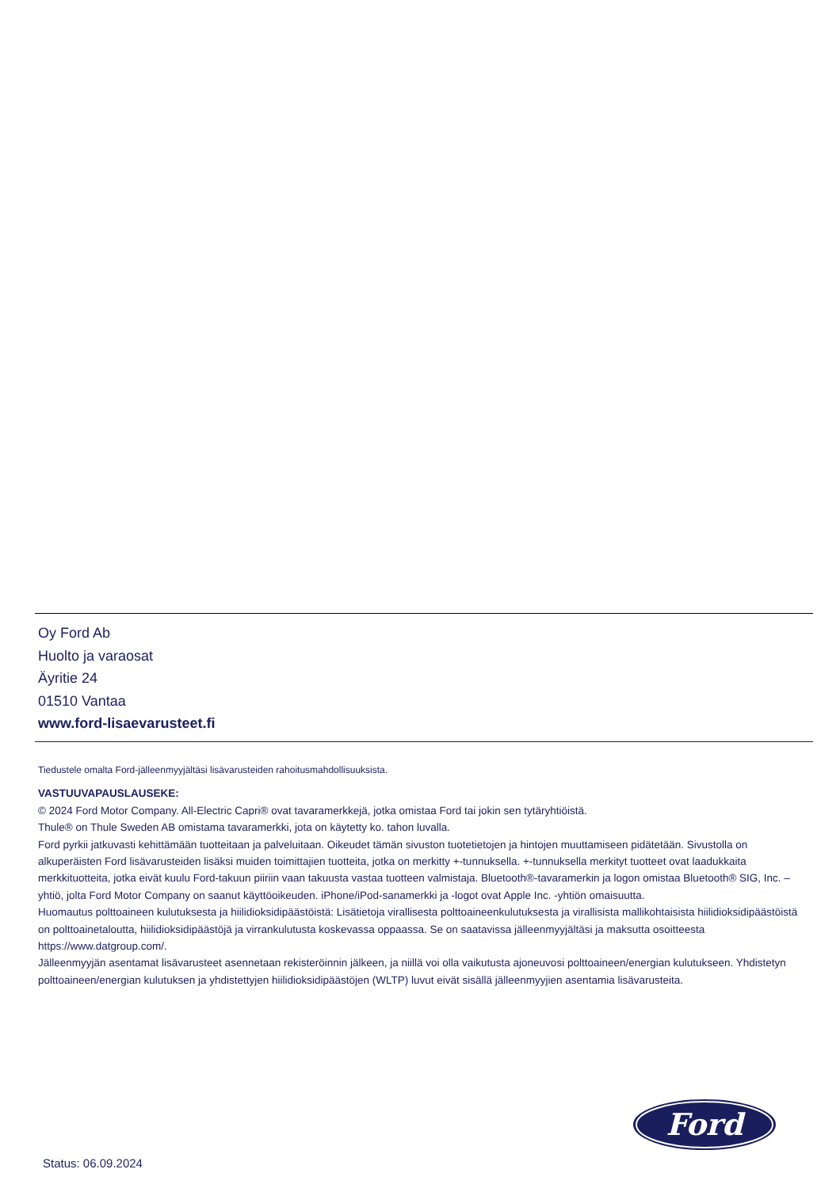Oy Ford Ab
Huolto ja varaosat
Äyritie 24
01510 Vantaa
www.ford-lisaevarusteet.fi
Tiedustele omalta Ford-jälleenmyyjältäsi lisävarusteiden rahoitusmahdollisuuksista.
VASTUUVAPAUSLAUSEKE:
© 2024 Ford Motor Company. All-Electric Capri® ovat tavaramerkkejä, jotka omistaa Ford tai jokin sen tytäryhtiöistä.
Thule® on Thule Sweden AB omistama tavaramerkki, jota on käytetty ko. tahon luvalla.
Ford pyrkii jatkuvasti kehittämään tuotteitaan ja palveluitaan. Oikeudet tämän sivuston tuotetietojen ja hintojen muuttamiseen pidätetään. Sivustolla on alkuperäisten Ford lisävarusteiden lisäksi muiden toimittajien tuotteita, jotka on merkitty +-tunnuksella. +-tunnuksella merkityt tuotteet ovat laadukkaita merkkituotteita, jotka eivät kuulu Ford-takuun piiriin vaan takuusta vastaa tuotteen valmistaja. Bluetooth®-tavaramerkin ja logon omistaa Bluetooth® SIG, Inc. –yhtiö, jolta Ford Motor Company on saanut käyttöoikeuden. iPhone/iPod-sanamerkki ja -logot ovat Apple Inc. -yhtiön omaisuutta.
Huomautus polttoaineen kulutuksesta ja hiilidioksidipäästöistä: Lisätietoja virallisesta polttoaineenkulutuksesta ja virallisista mallikohtaisista hiilidioksidipäästöistä on polttoainetaloutta, hiilidioksidipäästöjä ja virrankulutusta koskevassa oppaassa. Se on saatavissa jälleenmyyjältäsi ja maksutta osoitteesta https://www.datgroup.com/.
Jälleenmyyjän asentamat lisävarusteet asennetaan rekisteröinnin jälkeen, ja niillä voi olla vaikutusta ajoneuvosi polttoaineen/energian kulutukseen. Yhdistetyn polttoaineen/energian kulutuksen ja yhdistettyjen hiilidioksidipäästöjen (WLTP) luvut eivät sisällä jälleenmyyjien asentamia lisävarusteita.
Ford
Status: 06.09.2024